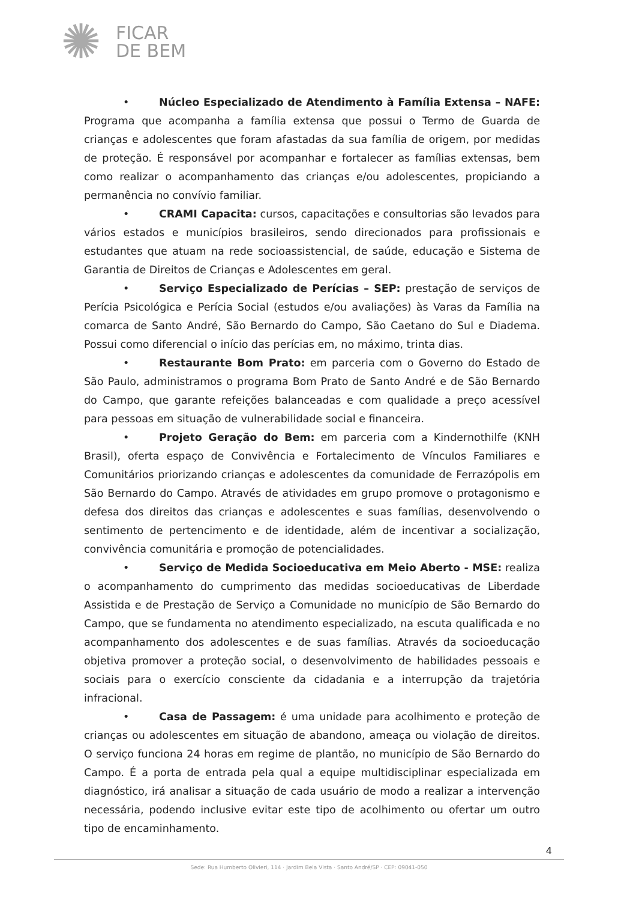✺
FICAR
DE BEM
• Núcleo Especializado de Atendimento à Família Extensa – NAFE: Programa que acompanha a família extensa que possui o Termo de Guarda de crianças e adolescentes que foram afastadas da sua família de origem, por medidas de proteção. É responsável por acompanhar e fortalecer as famílias extensas, bem como realizar o acompanhamento das crianças e/ou adolescentes, propiciando a permanência no convívio familiar.
• CRAMI Capacita: cursos, capacitações e consultorias são levados para vários estados e municípios brasileiros, sendo direcionados para profissionais e estudantes que atuam na rede socioassistencial, de saúde, educação e Sistema de Garantia de Direitos de Crianças e Adolescentes em geral.
• Serviço Especializado de Perícias – SEP: prestação de serviços de Perícia Psicológica e Perícia Social (estudos e/ou avaliações) às Varas da Família na comarca de Santo André, São Bernardo do Campo, São Caetano do Sul e Diadema. Possui como diferencial o início das perícias em, no máximo, trinta dias.
• Restaurante Bom Prato: em parceria com o Governo do Estado de São Paulo, administramos o programa Bom Prato de Santo André e de São Bernardo do Campo, que garante refeições balanceadas e com qualidade a preço acessível para pessoas em situação de vulnerabilidade social e financeira.
• Projeto Geração do Bem: em parceria com a Kindernothilfe (KNH Brasil), oferta espaço de Convivência e Fortalecimento de Vínculos Familiares e Comunitários priorizando crianças e adolescentes da comunidade de Ferrazópolis em São Bernardo do Campo. Através de atividades em grupo promove o protagonismo e defesa dos direitos das crianças e adolescentes e suas famílias, desenvolvendo o sentimento de pertencimento e de identidade, além de incentivar a socialização, convivência comunitária e promoção de potencialidades.
• Serviço de Medida Socioeducativa em Meio Aberto - MSE: realiza o acompanhamento do cumprimento das medidas socioeducativas de Liberdade Assistida e de Prestação de Serviço a Comunidade no município de São Bernardo do Campo, que se fundamenta no atendimento especializado, na escuta qualificada e no acompanhamento dos adolescentes e de suas famílias. Através da socioeducação objetiva promover a proteção social, o desenvolvimento de habilidades pessoais e sociais para o exercício consciente da cidadania e a interrupção da trajetória infracional.
• Casa de Passagem: é uma unidade para acolhimento e proteção de crianças ou adolescentes em situação de abandono, ameaça ou violação de direitos. O serviço funciona 24 horas em regime de plantão, no município de São Bernardo do Campo. É a porta de entrada pela qual a equipe multidisciplinar especializada em diagnóstico, irá analisar a situação de cada usuário de modo a realizar a intervenção necessária, podendo inclusive evitar este tipo de acolhimento ou ofertar um outro tipo de encaminhamento.
4
Sede: Rua Humberto Olivieri, 114 · Jardim Bela Vista · Santo André/SP · CEP: 09041-050